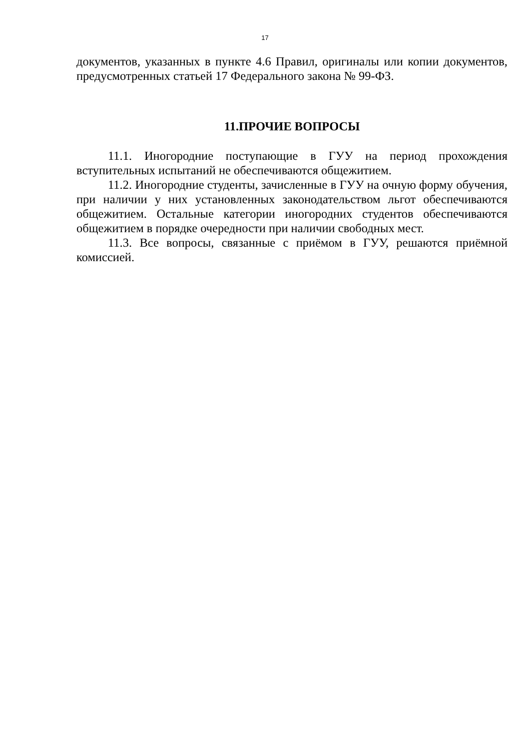17
документов, указанных в пункте 4.6 Правил, оригиналы или копии документов, предусмотренных статьей 17 Федерального закона № 99-ФЗ.
11.ПРОЧИЕ ВОПРОСЫ
11.1. Иногородние поступающие в ГУУ на период прохождения вступительных испытаний не обеспечиваются общежитием.
11.2. Иногородние студенты, зачисленные в ГУУ на очную форму обучения, при наличии у них установленных законодательством льгот обеспечиваются общежитием. Остальные категории иногородних студентов обеспечиваются общежитием в порядке очередности при наличии свободных мест.
11.3. Все вопросы, связанные с приёмом в ГУУ, решаются приёмной комиссией.